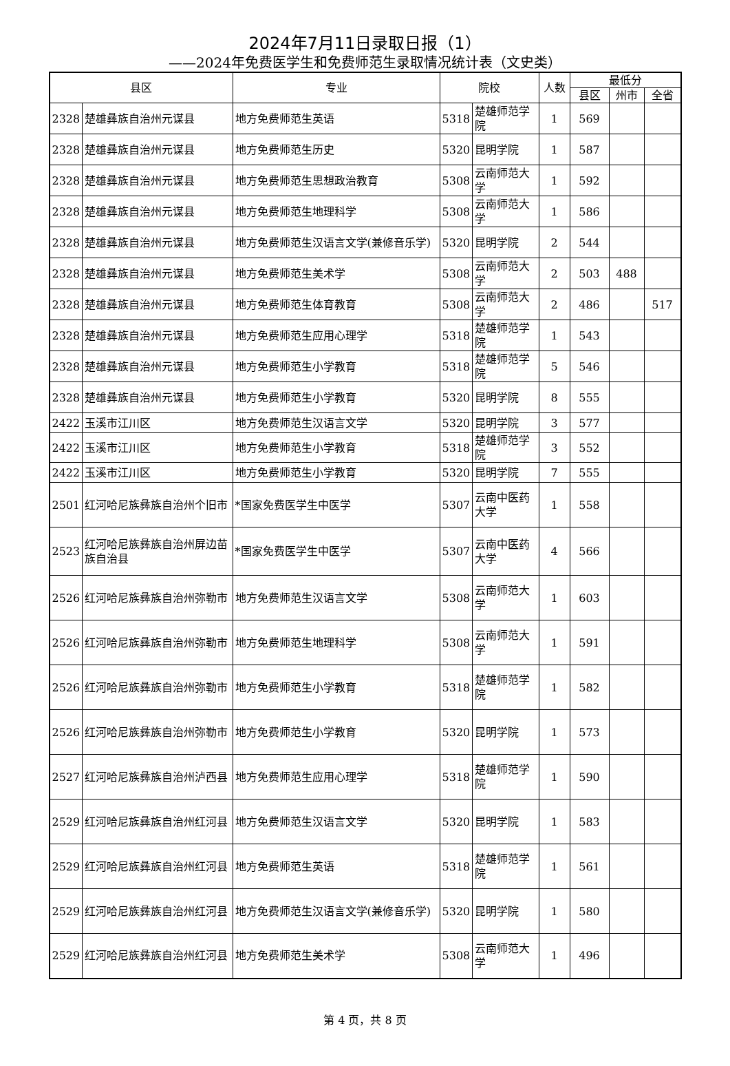2024年7月11日录取日报（1）
——2024年免费医学生和免费师范生录取情况统计表（文史类）
| 县区 | | 专业 | 院校 | | 人数 | 最低分 | | |
| --- | --- | --- | --- | --- | --- | --- | --- | --- |
| | | | | | | 县区 | 州市 | 全省 |
| 2328 | 楚雄彝族自治州元谋县 | 地方免费师范生英语 | 5318 | 楚雄师范学院 | 1 | 569 | | |
| 2328 | 楚雄彝族自治州元谋县 | 地方免费师范生历史 | 5320 | 昆明学院 | 1 | 587 | | |
| 2328 | 楚雄彝族自治州元谋县 | 地方免费师范生思想政治教育 | 5308 | 云南师范大学 | 1 | 592 | | |
| 2328 | 楚雄彝族自治州元谋县 | 地方免费师范生地理科学 | 5308 | 云南师范大学 | 1 | 586 | | |
| 2328 | 楚雄彝族自治州元谋县 | 地方免费师范生汉语言文学(兼修音乐学) | 5320 | 昆明学院 | 2 | 544 | | |
| 2328 | 楚雄彝族自治州元谋县 | 地方免费师范生美术学 | 5308 | 云南师范大学 | 2 | 503 | 488 | |
| 2328 | 楚雄彝族自治州元谋县 | 地方免费师范生体育教育 | 5308 | 云南师范大学 | 2 | 486 | | 517 |
| 2328 | 楚雄彝族自治州元谋县 | 地方免费师范生应用心理学 | 5318 | 楚雄师范学院 | 1 | 543 | | |
| 2328 | 楚雄彝族自治州元谋县 | 地方免费师范生小学教育 | 5318 | 楚雄师范学院 | 5 | 546 | | |
| 2328 | 楚雄彝族自治州元谋县 | 地方免费师范生小学教育 | 5320 | 昆明学院 | 8 | 555 | | |
| 2422 | 玉溪市江川区 | 地方免费师范生汉语言文学 | 5320 | 昆明学院 | 3 | 577 | | |
| 2422 | 玉溪市江川区 | 地方免费师范生小学教育 | 5318 | 楚雄师范学院 | 3 | 552 | | |
| 2422 | 玉溪市江川区 | 地方免费师范生小学教育 | 5320 | 昆明学院 | 7 | 555 | | |
| 2501 | 红河哈尼族彝族自治州个旧市 | *国家免费医学生中医学 | 5307 | 云南中医药大学 | 1 | 558 | | |
| 2523 | 红河哈尼族彝族自治州屏边苗族自治县 | *国家免费医学生中医学 | 5307 | 云南中医药大学 | 4 | 566 | | |
| 2526 | 红河哈尼族彝族自治州弥勒市 | 地方免费师范生汉语言文学 | 5308 | 云南师范大学 | 1 | 603 | | |
| 2526 | 红河哈尼族彝族自治州弥勒市 | 地方免费师范生地理科学 | 5308 | 云南师范大学 | 1 | 591 | | |
| 2526 | 红河哈尼族彝族自治州弥勒市 | 地方免费师范生小学教育 | 5318 | 楚雄师范学院 | 1 | 582 | | |
| 2526 | 红河哈尼族彝族自治州弥勒市 | 地方免费师范生小学教育 | 5320 | 昆明学院 | 1 | 573 | | |
| 2527 | 红河哈尼族彝族自治州泸西县 | 地方免费师范生应用心理学 | 5318 | 楚雄师范学院 | 1 | 590 | | |
| 2529 | 红河哈尼族彝族自治州红河县 | 地方免费师范生汉语言文学 | 5320 | 昆明学院 | 1 | 583 | | |
| 2529 | 红河哈尼族彝族自治州红河县 | 地方免费师范生英语 | 5318 | 楚雄师范学院 | 1 | 561 | | |
| 2529 | 红河哈尼族彝族自治州红河县 | 地方免费师范生汉语言文学(兼修音乐学) | 5320 | 昆明学院 | 1 | 580 | | |
| 2529 | 红河哈尼族彝族自治州红河县 | 地方免费师范生美术学 | 5308 | 云南师范大学 | 1 | 496 | | |
第 4 页，共 8 页